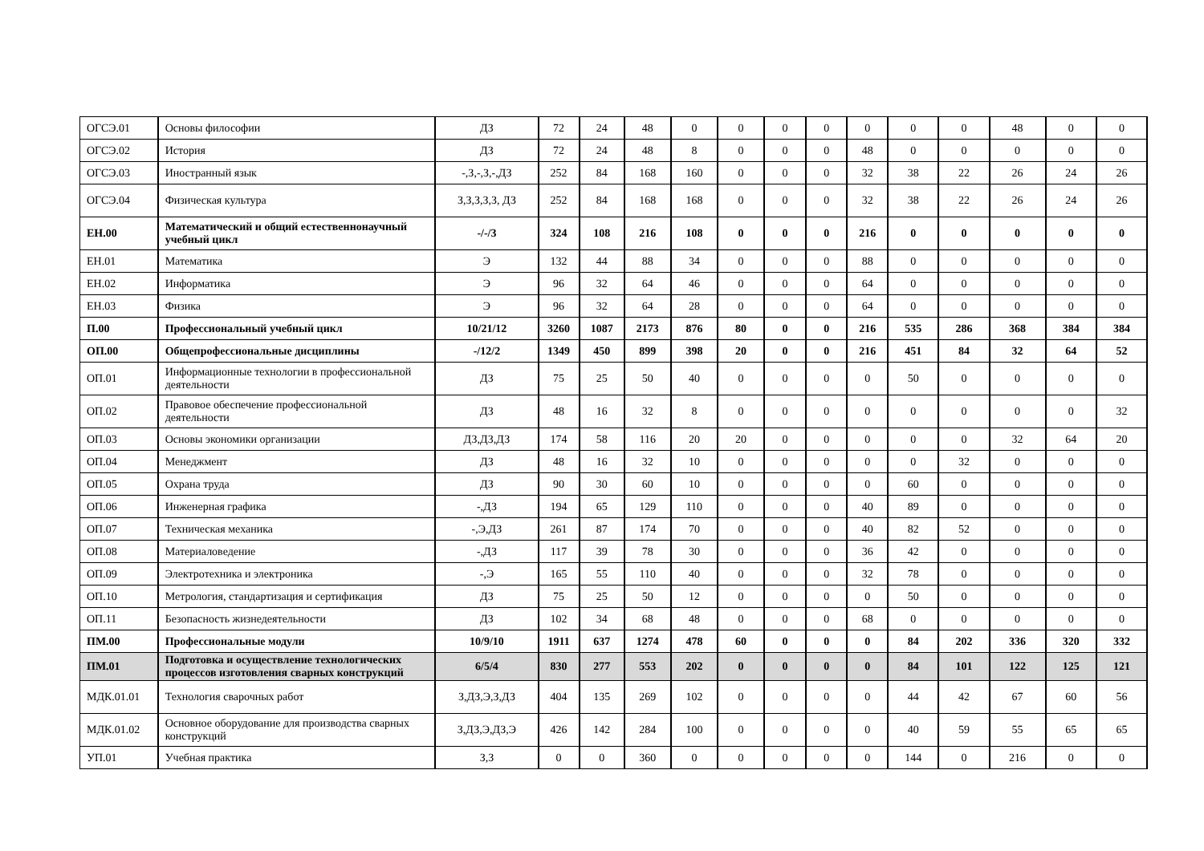| ОГСЭ.01 | Основы философии | ДЗ | 72 | 24 | 48 | 0 | 0 | 0 | 0 | 0 | 0 | 0 | 48 | 0 | 0 |
| ОГСЭ.02 | История | ДЗ | 72 | 24 | 48 | 8 | 0 | 0 | 0 | 48 | 0 | 0 | 0 | 0 | 0 |
| ОГСЭ.03 | Иностранный язык | -,З,-,З,-,ДЗ | 252 | 84 | 168 | 160 | 0 | 0 | 0 | 32 | 38 | 22 | 26 | 24 | 26 |
| ОГСЭ.04 | Физическая культура | З,З,З,З,З, ДЗ | 252 | 84 | 168 | 168 | 0 | 0 | 0 | 32 | 38 | 22 | 26 | 24 | 26 |
| ЕН.00 | Математический и общий естественнонаучный учебный цикл | -/-/3 | 324 | 108 | 216 | 108 | 0 | 0 | 0 | 216 | 0 | 0 | 0 | 0 | 0 |
| ЕН.01 | Математика | Э | 132 | 44 | 88 | 34 | 0 | 0 | 0 | 88 | 0 | 0 | 0 | 0 | 0 |
| ЕН.02 | Информатика | Э | 96 | 32 | 64 | 46 | 0 | 0 | 0 | 64 | 0 | 0 | 0 | 0 | 0 |
| ЕН.03 | Физика | Э | 96 | 32 | 64 | 28 | 0 | 0 | 0 | 64 | 0 | 0 | 0 | 0 | 0 |
| П.00 | Профессиональный учебный цикл | 10/21/12 | 3260 | 1087 | 2173 | 876 | 80 | 0 | 0 | 216 | 535 | 286 | 368 | 384 | 384 |
| ОП.00 | Общепрофессиональные дисциплины | -/12/2 | 1349 | 450 | 899 | 398 | 20 | 0 | 0 | 216 | 451 | 84 | 32 | 64 | 52 |
| ОП.01 | Информационные технологии в профессиональной деятельности | ДЗ | 75 | 25 | 50 | 40 | 0 | 0 | 0 | 0 | 50 | 0 | 0 | 0 | 0 |
| ОП.02 | Правовое обеспечение профессиональной деятельности | ДЗ | 48 | 16 | 32 | 8 | 0 | 0 | 0 | 0 | 0 | 0 | 0 | 0 | 32 |
| ОП.03 | Основы экономики организации | ДЗ,ДЗ,ДЗ | 174 | 58 | 116 | 20 | 20 | 0 | 0 | 0 | 0 | 0 | 32 | 64 | 20 |
| ОП.04 | Менеджмент | ДЗ | 48 | 16 | 32 | 10 | 0 | 0 | 0 | 0 | 0 | 32 | 0 | 0 | 0 |
| ОП.05 | Охрана труда | ДЗ | 90 | 30 | 60 | 10 | 0 | 0 | 0 | 0 | 60 | 0 | 0 | 0 | 0 |
| ОП.06 | Инженерная графика | -,ДЗ | 194 | 65 | 129 | 110 | 0 | 0 | 0 | 40 | 89 | 0 | 0 | 0 | 0 |
| ОП.07 | Техническая механика | -,Э,ДЗ | 261 | 87 | 174 | 70 | 0 | 0 | 0 | 40 | 82 | 52 | 0 | 0 | 0 |
| ОП.08 | Материаловедение | -,ДЗ | 117 | 39 | 78 | 30 | 0 | 0 | 0 | 36 | 42 | 0 | 0 | 0 | 0 |
| ОП.09 | Электротехника и электроника | -,Э | 165 | 55 | 110 | 40 | 0 | 0 | 0 | 32 | 78 | 0 | 0 | 0 | 0 |
| ОП.10 | Метрология, стандартизация и сертификация | ДЗ | 75 | 25 | 50 | 12 | 0 | 0 | 0 | 0 | 50 | 0 | 0 | 0 | 0 |
| ОП.11 | Безопасность жизнедеятельности | ДЗ | 102 | 34 | 68 | 48 | 0 | 0 | 0 | 68 | 0 | 0 | 0 | 0 | 0 |
| ПМ.00 | Профессиональные модули | 10/9/10 | 1911 | 637 | 1274 | 478 | 60 | 0 | 0 | 0 | 84 | 202 | 336 | 320 | 332 |
| ПМ.01 | Подготовка и осуществление технологических процессов изготовления сварных конструкций | 6/5/4 | 830 | 277 | 553 | 202 | 0 | 0 | 0 | 0 | 84 | 101 | 122 | 125 | 121 |
| МДК.01.01 | Технология сварочных работ | З,ДЗ,Э,З,ДЗ | 404 | 135 | 269 | 102 | 0 | 0 | 0 | 0 | 44 | 42 | 67 | 60 | 56 |
| МДК.01.02 | Основное оборудование для производства сварных конструкций | З,ДЗ,Э,ДЗ,Э | 426 | 142 | 284 | 100 | 0 | 0 | 0 | 0 | 40 | 59 | 55 | 65 | 65 |
| УП.01 | Учебная практика | З,З | 0 | 0 | 360 | 0 | 0 | 0 | 0 | 0 | 144 | 0 | 216 | 0 | 0 |